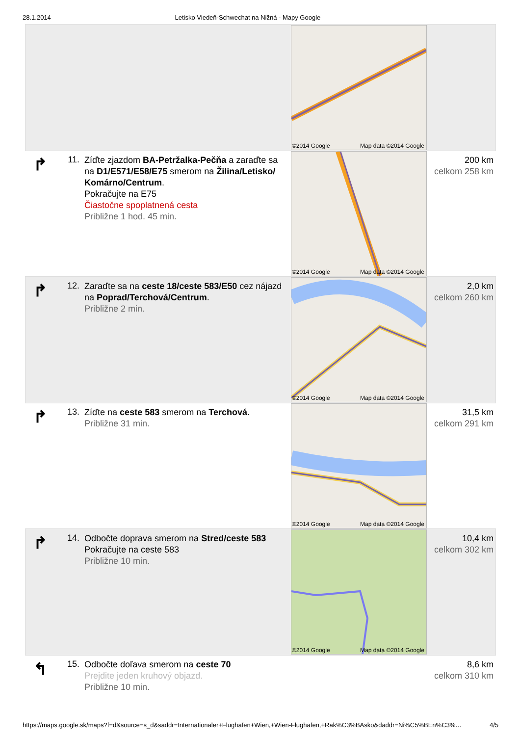28.1.2014 Letisko Viedeň-Schwechat na Nižná - Mapy Google
| | | | ©2014 Google Map data ©2014 Google | |
| ↱ | 11. | Zíďte zjazdom BA-Petržalka-Pečňa a zaraďte sa na D1/E571/E58/E75 smerom na Žilina/Letisko/ Komárno/Centrum . Pokračujte na E75 Čiastočne spoplatnená cesta Približne 1 hod. 45 min. | ©2014 Google Map data ©2014 Google | 200 km celkom 258 km |
| ↱ | 12. | Zaraďte sa na ceste 18/ceste 583/E50 cez nájazd na Poprad/Terchová/Centrum . Približne 2 min. | ©2014 Google Map data ©2014 Google | 2,0 km celkom 260 km |
| ↱ | 13. | Zíďte na ceste 583 smerom na Terchová . Približne 31 min. | ©2014 Google Map data ©2014 Google | 31,5 km celkom 291 km |
| ↱ | 14. | Odbočte doprava smerom na Stred/ceste 583 Pokračujte na ceste 583 Približne 10 min. | ©2014 Google Map data ©2014 Google | 10,4 km celkom 302 km |
| ↰ | 15. | Odbočte doľava smerom na ceste 70 Prejdite jeden kruhový objazd. Približne 10 min. | | 8,6 km celkom 310 km |
https://maps.google.sk/maps?f=d&source=s_d&saddr=Internationaler+Flughafen+Wien,+Wien-Flughafen,+Rak%C3%BAsko&daddr=Ni%C5%BEn%C3%… 4/5